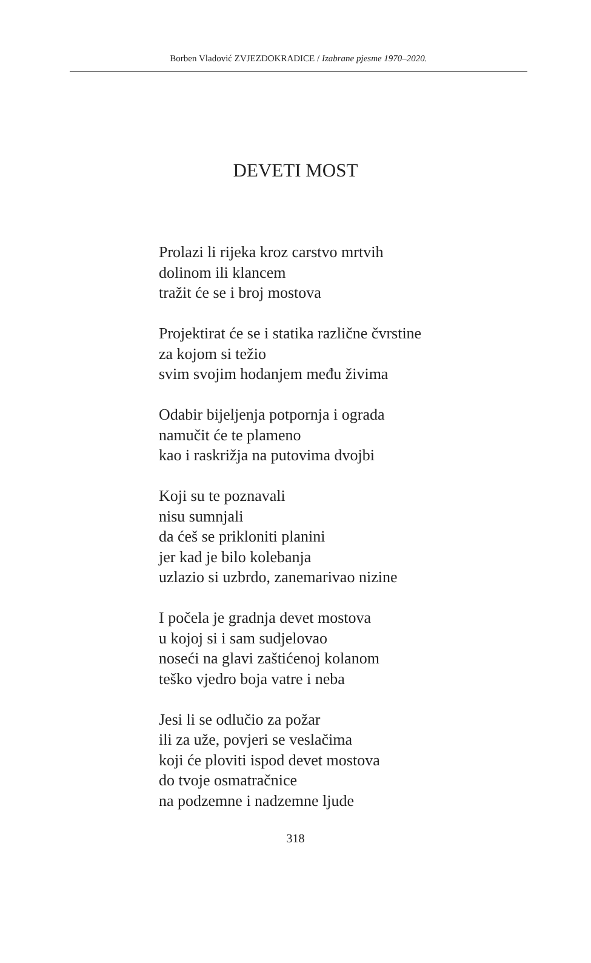Borben Vladović ZVJEZDOKRADICE / Izabrane pjesme 1970–2020.
DEVETI MOST
Prolazi li rijeka kroz carstvo mrtvih
dolinom ili klancem
tražit će se i broj mostova
Projektirat će se i statika različne čvrstine
za kojom si težio
svim svojim hodanjem među živima
Odabir bijeljenja potpornja i ograda
namučit će te plameno
kao i raskrižja na putovima dvojbi
Koji su te poznavali
nisu sumnjali
da ćeš se prikloniti planini
jer kad je bilo kolebanja
uzlazio si uzbrdo, zanemarivao nizine
I počela je gradnja devet mostova
u kojoj si i sam sudjelovao
noseći na glavi zaštićenoj kolanom
teško vjedro boja vatre i neba
Jesi li se odlučio za požar
ili za uže, povjeri se veslačima
koji će ploviti ispod devet mostova
do tvoje osmatračnice
na podzemne i nadzemne ljude
318